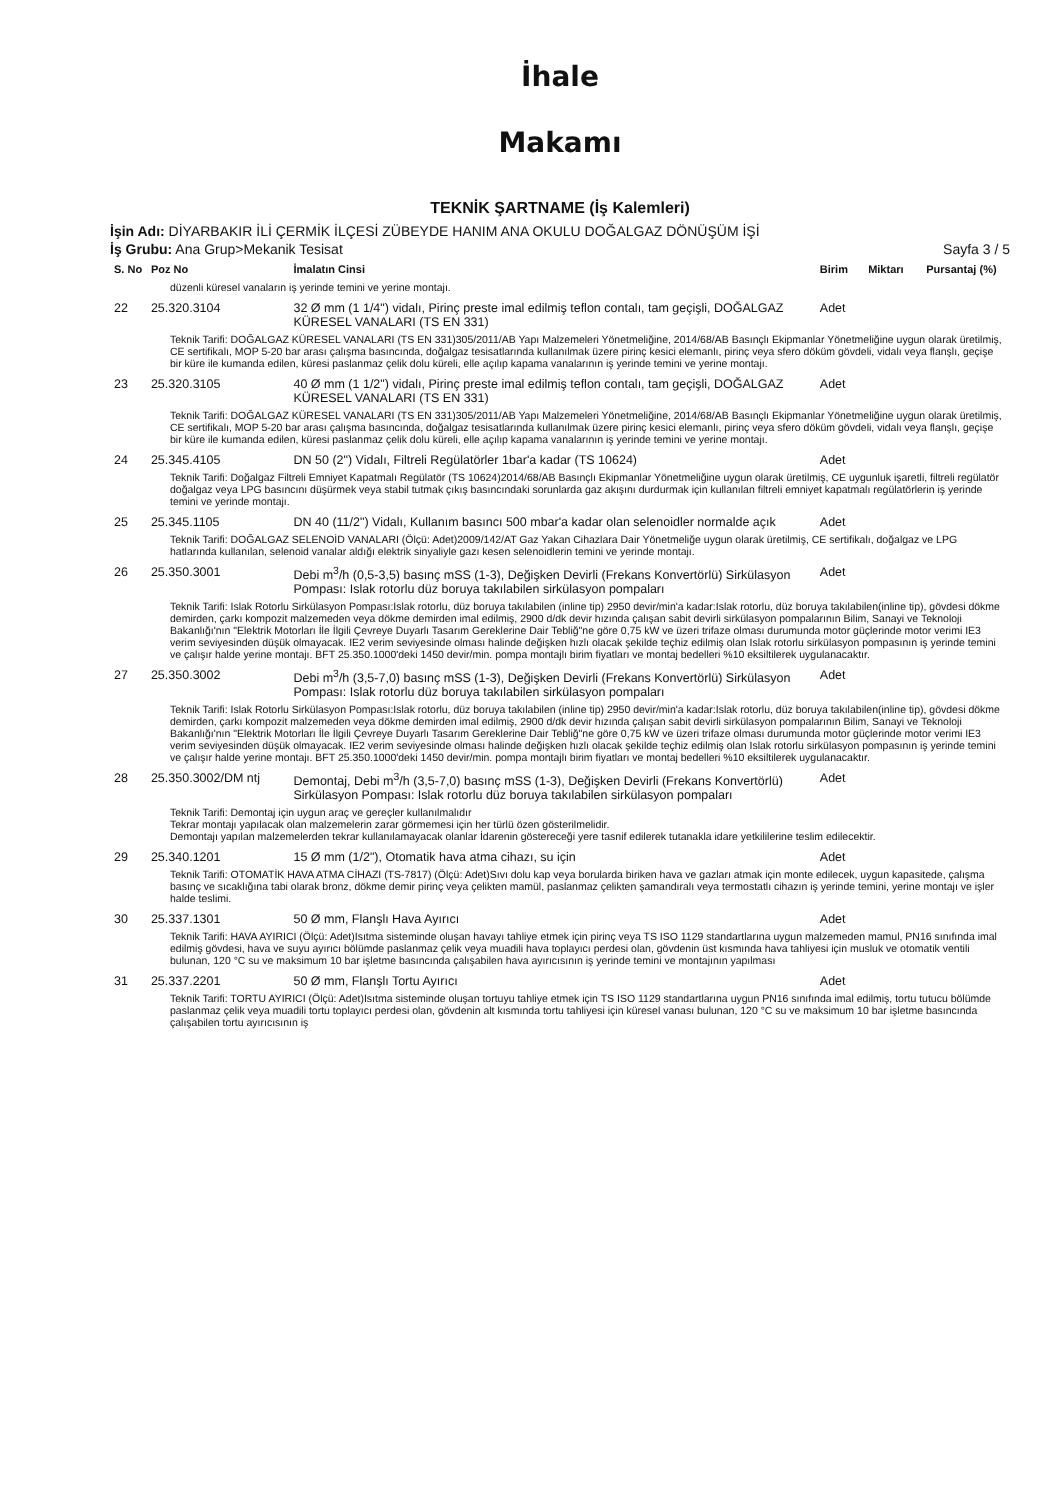İhale
Makamı
TEKNİK ŞARTNAME (İş Kalemleri)
İşin Adı: DİYARBAKIR İLİ ÇERMİK İLÇESİ ZÜBEYDE HANIM ANA OKULU DOĞALGAZ DÖNÜŞÜM İŞİ
İş Grubu: Ana Grup>Mekanik Tesisat Sayfa 3 / 5
| S. No | Poz No | İmalatın Cinsi | Birim | Miktarı | Pursantaj (%) |
| --- | --- | --- | --- | --- | --- |
| düzenli küresel vanaların iş yerinde temini ve yerine montajı. | | | | | |
| 22 | 25.320.3104 | 32 Ø mm (1 1/4") vidalı, Pirinç preste imal edilmiş teflon contalı, tam geçişli, DOĞALGAZ KÜRESEL VANALARI (TS EN 331) | Adet | | |
| Teknik Tarifi: DOĞALGAZ KÜRESEL VANALARI (TS EN 331)305/2011/AB Yapı Malzemeleri Yönetmeliğine, 2014/68/AB Basınçlı Ekipmanlar Yönetmeliğine uygun olarak üretilmiş, CE sertifikalı, MOP 5-20 bar arası çalışma basıncında, doğalgaz tesisatlarında kullanılmak üzere pirinç kesici elemanlı, pirinç veya sfero döküm gövdeli, vidalı veya flanşlı, geçişe bir küre ile kumanda edilen, küresi paslanmaz çelik dolu küreli, elle açılıp kapama vanalarının iş yerinde temini ve yerine montajı. | | | | | |
| 23 | 25.320.3105 | 40 Ø mm (1 1/2") vidalı, Pirinç preste imal edilmiş teflon contalı, tam geçişli, DOĞALGAZ KÜRESEL VANALARI (TS EN 331) | Adet | | |
| Teknik Tarifi: DOĞALGAZ KÜRESEL VANALARI (TS EN 331)305/2011/AB Yapı Malzemeleri Yönetmeliğine, 2014/68/AB Basınçlı Ekipmanlar Yönetmeliğine uygun olarak üretilmiş, CE sertifikalı, MOP 5-20 bar arası çalışma basıncında, doğalgaz tesisatlarında kullanılmak üzere pirinç kesici elemanlı, pirinç veya sfero döküm gövdeli, vidalı veya flanşlı, geçişe bir küre ile kumanda edilen, küresi paslanmaz çelik dolu küreli, elle açılıp kapama vanalarının iş yerinde temini ve yerine montajı. | | | | | |
| 24 | 25.345.4105 | DN 50 (2") Vidalı, Filtreli Regülatörler 1bar'a kadar (TS 10624) | Adet | | |
| Teknik Tarifi: Doğalgaz Filtreli Emniyet Kapatmalı Regülatör (TS 10624)2014/68/AB Basınçlı Ekipmanlar Yönetmeliğine uygun olarak üretilmiş, CE uygunluk işaretli, filtreli regülatör doğalgaz veya LPG basıncını düşürmek veya stabil tutmak çıkış basıncındaki sorunlarda gaz akışını durdurmak için kullanılan filtreli emniyet kapatmalı regülatörlerin iş yerinde temini ve yerinde montajı. | | | | | |
| 25 | 25.345.1105 | DN 40 (11/2") Vidalı, Kullanım basıncı 500 mbar'a kadar olan selenoidler normalde açık | Adet | | |
| Teknik Tarifi: DOĞALGAZ SELENOİD VANALARI (Ölçü: Adet)2009/142/AT Gaz Yakan Cihazlara Dair Yönetmeliğe uygun olarak üretilmiş, CE sertifikalı, doğalgaz ve LPG hatlarında kullanılan, selenoid vanalar aldığı elektrik sinyaliyle gazı kesen selenoidlerin temini ve yerinde montajı. | | | | | |
| 26 | 25.350.3001 | Debi m<sup>3</sup>/h (0,5-3,5) basınç mSS (1-3), Değişken Devirli (Frekans Konvertörlü) Sirkülasyon Pompası: Islak rotorlu düz boruya takılabilen sirkülasyon pompaları | Adet | | |
| Teknik Tarifi: Islak Rotorlu Sirkülasyon Pompası:Islak rotorlu, düz boruya takılabilen (inline tip) 2950 devir/min'a kadar:Islak rotorlu, düz boruya takılabilen(inline tip), gövdesi dökme demirden, çarkı kompozit malzemeden veya dökme demirden imal edilmiş, 2900 d/dk devir hızında çalışan sabit devirli sirkülasyon pompalarının Bilim, Sanayi ve Teknoloji Bakanlığı'nın "Elektrik Motorları İle İlgili Çevreye Duyarlı Tasarım Gereklerine Dair Tebliğ"ne göre 0,75 kW ve üzeri trifaze olması durumunda motor güçlerinde motor verimi IE3 verim seviyesinden düşük olmayacak. IE2 verim seviyesinde olması halinde değişken hızlı olacak şekilde teçhiz edilmiş olan Islak rotorlu sirkülasyon pompasının iş yerinde temini ve çalışır halde yerine montajı. BFT 25.350.1000'deki 1450 devir/min. pompa montajlı birim fiyatları ve montaj bedelleri %10 eksiltilerek uygulanacaktır. | | | | | |
| 27 | 25.350.3002 | Debi m<sup>3</sup>/h (3,5-7,0) basınç mSS (1-3), Değişken Devirli (Frekans Konvertörlü) Sirkülasyon Pompası: Islak rotorlu düz boruya takılabilen sirkülasyon pompaları | Adet | | |
| Teknik Tarifi: Islak Rotorlu Sirkülasyon Pompası:Islak rotorlu, düz boruya takılabilen (inline tip) 2950 devir/min'a kadar:Islak rotorlu, düz boruya takılabilen(inline tip), gövdesi dökme demirden, çarkı kompozit malzemeden veya dökme demirden imal edilmiş, 2900 d/dk devir hızında çalışan sabit devirli sirkülasyon pompalarının Bilim, Sanayi ve Teknoloji Bakanlığı'nın "Elektrik Motorları İle İlgili Çevreye Duyarlı Tasarım Gereklerine Dair Tebliğ"ne göre 0,75 kW ve üzeri trifaze olması durumunda motor güçlerinde motor verimi IE3 verim seviyesinden düşük olmayacak. IE2 verim seviyesinde olması halinde değişken hızlı olacak şekilde teçhiz edilmiş olan Islak rotorlu sirkülasyon pompasının iş yerinde temini ve çalışır halde yerine montajı. BFT 25.350.1000'deki 1450 devir/min. pompa montajlı birim fiyatları ve montaj bedelleri %10 eksiltilerek uygulanacaktır. | | | | | |
| 28 | 25.350.3002/DM ntj | Demontaj, Debi m<sup>3</sup>/h (3,5-7,0) basınç mSS (1-3), Değişken Devirli (Frekans Konvertörlü) Sirkülasyon Pompası: Islak rotorlu düz boruya takılabilen sirkülasyon pompaları | Adet | | |
| Teknik Tarifi: Demontaj için uygun araç ve gereçler kullanılmalıdır Tekrar montajı yapılacak olan malzemelerin zarar görmemesi için her türlü özen gösterilmelidir. Demontajı yapılan malzemelerden tekrar kullanılamayacak olanlar İdarenin göstereceği yere tasnif edilerek tutanakla idare yetkililerine teslim edilecektir. | | | | | |
| 29 | 25.340.1201 | 15 Ø mm (1/2"), Otomatik hava atma cihazı, su için | Adet | | |
| Teknik Tarifi: OTOMATİK HAVA ATMA CİHAZI (TS-7817) (Ölçü: Adet)Sıvı dolu kap veya borularda biriken hava ve gazları atmak için monte edilecek, uygun kapasitede, çalışma basınç ve sıcaklığına tabi olarak bronz, dökme demir pirinç veya çelikten mamül, paslanmaz çelikten şamandıralı veya termostatlı cihazın iş yerinde temini, yerine montajı ve işler halde teslimi. | | | | | |
| 30 | 25.337.1301 | 50 Ø mm, Flanşlı Hava Ayırıcı | Adet | | |
| Teknik Tarifi: HAVA AYIRICI (Ölçü: Adet)Isıtma sisteminde oluşan havayı tahliye etmek için pirinç veya TS ISO 1129 standartlarına uygun malzemeden mamul, PN16 sınıfında imal edilmiş gövdesi, hava ve suyu ayırıcı bölümde paslanmaz çelik veya muadili hava toplayıcı perdesi olan, gövdenin üst kısmında hava tahliyesi için musluk ve otomatik ventili bulunan, 120 °C su ve maksimum 10 bar işletme basıncında çalışabilen hava ayırıcısının iş yerinde temini ve montajının yapılması | | | | | |
| 31 | 25.337.2201 | 50 Ø mm, Flanşlı Tortu Ayırıcı | Adet | | |
| Teknik Tarifi: TORTU AYIRICI (Ölçü: Adet)Isıtma sisteminde oluşan tortuyu tahliye etmek için TS ISO 1129 standartlarına uygun PN16 sınıfında imal edilmiş, tortu tutucu bölümde paslanmaz çelik veya muadili tortu toplayıcı perdesi olan, gövdenin alt kısmında tortu tahliyesi için küresel vanası bulunan, 120 °C su ve maksimum 10 bar işletme basıncında çalışabilen tortu ayırıcısının iş | | | | | |